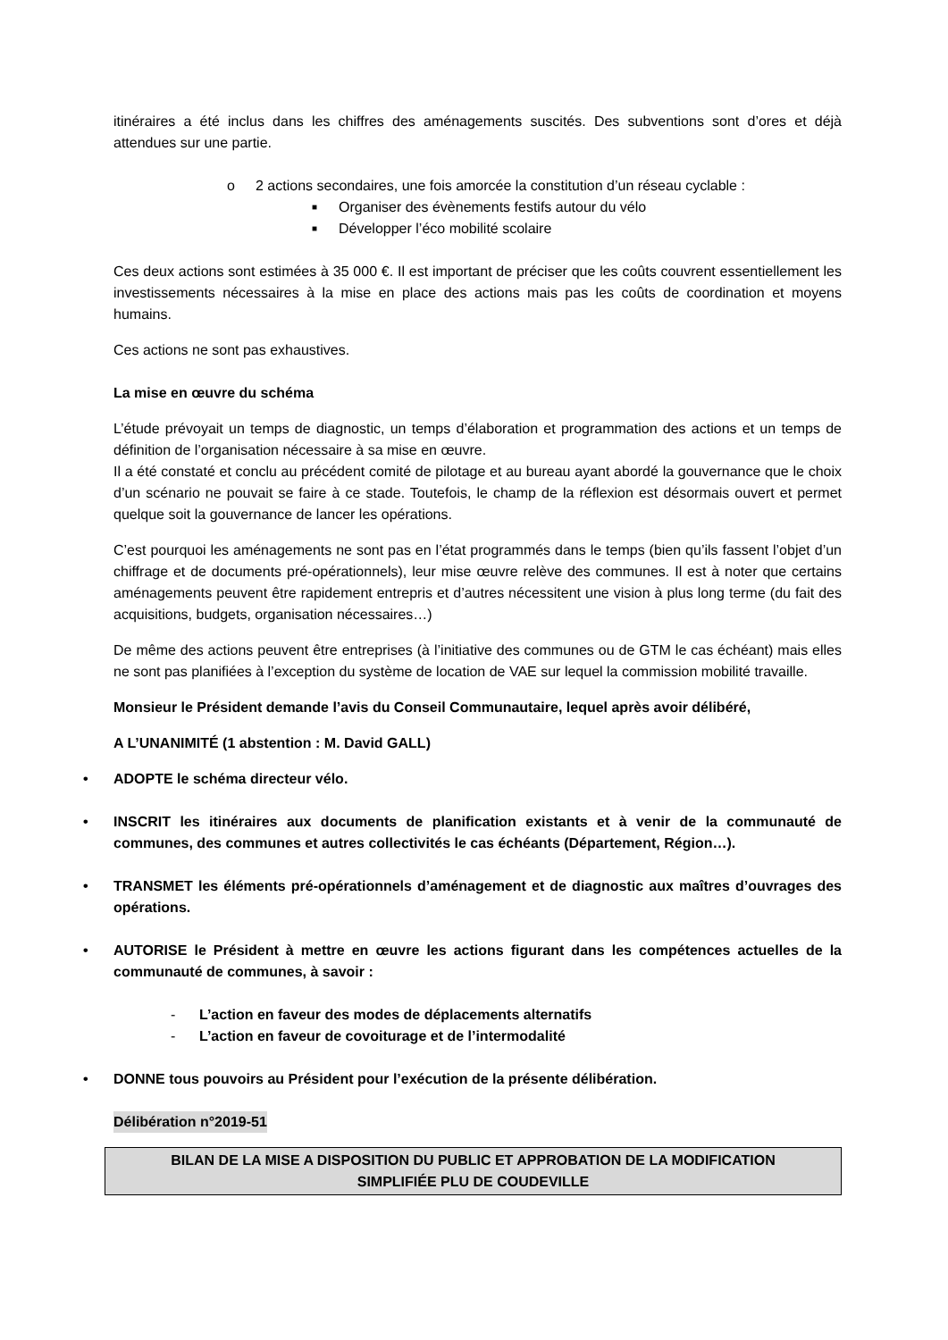itinéraires a été inclus dans les chiffres des aménagements suscités. Des subventions sont d’ores et déjà attendues sur une partie.
o 2 actions secondaires, une fois amorcée la constitution d’un réseau cyclable :
■ Organiser des évènements festifs autour du vélo
■ Développer l’éco mobilité scolaire
Ces deux actions sont estimées à 35 000 €. Il est important de préciser que les coûts couvrent essentiellement les investissements nécessaires à la mise en place des actions mais pas les coûts de coordination et moyens humains.
Ces actions ne sont pas exhaustives.
La mise en œuvre du schéma
L’étude prévoyait un temps de diagnostic, un temps d’élaboration et programmation des actions et un temps de définition de l’organisation nécessaire à sa mise en œuvre.
Il a été constaté et conclu au précédent comité de pilotage et au bureau ayant abordé la gouvernance que le choix d’un scénario ne pouvait se faire à ce stade. Toutefois, le champ de la réflexion est désormais ouvert et permet quelque soit la gouvernance de lancer les opérations.
C’est pourquoi les aménagements ne sont pas en l’état programmés dans le temps (bien qu’ils fassent l’objet d’un chiffrage et de documents pré-opérationnels), leur mise œuvre relève des communes. Il est à noter que certains aménagements peuvent être rapidement entrepris et d’autres nécessitent une vision à plus long terme (du fait des acquisitions, budgets, organisation nécessaires…)
De même des actions peuvent être entreprises (à l’initiative des communes ou de GTM le cas échéant) mais elles ne sont pas planifiées à l’exception du système de location de VAE sur lequel la commission mobilité travaille.
Monsieur le Président demande l’avis du Conseil Communautaire, lequel après avoir délibéré,
A L’UNANIMITÉ (1 abstention : M. David GALL)
• ADOPTE le schéma directeur vélo.
• INSCRIT les itinéraires aux documents de planification existants et à venir de la communauté de communes, des communes et autres collectivités le cas échéants (Département, Région…).
• TRANSMET les éléments pré-opérationnels d’aménagement et de diagnostic aux maîtres d’ouvrages des opérations.
• AUTORISE le Président à mettre en œuvre les actions figurant dans les compétences actuelles de la communauté de communes, à savoir :
- L’action en faveur des modes de déplacements alternatifs
- L’action en faveur de covoiturage et de l’intermodalité
• DONNE tous pouvoirs au Président pour l’exécution de la présente délibération.
Délibération n°2019-51
BILAN DE LA MISE A DISPOSITION DU PUBLIC ET APPROBATION DE LA MODIFICATION
SIMPLIFIÉE PLU DE COUDEVILLE